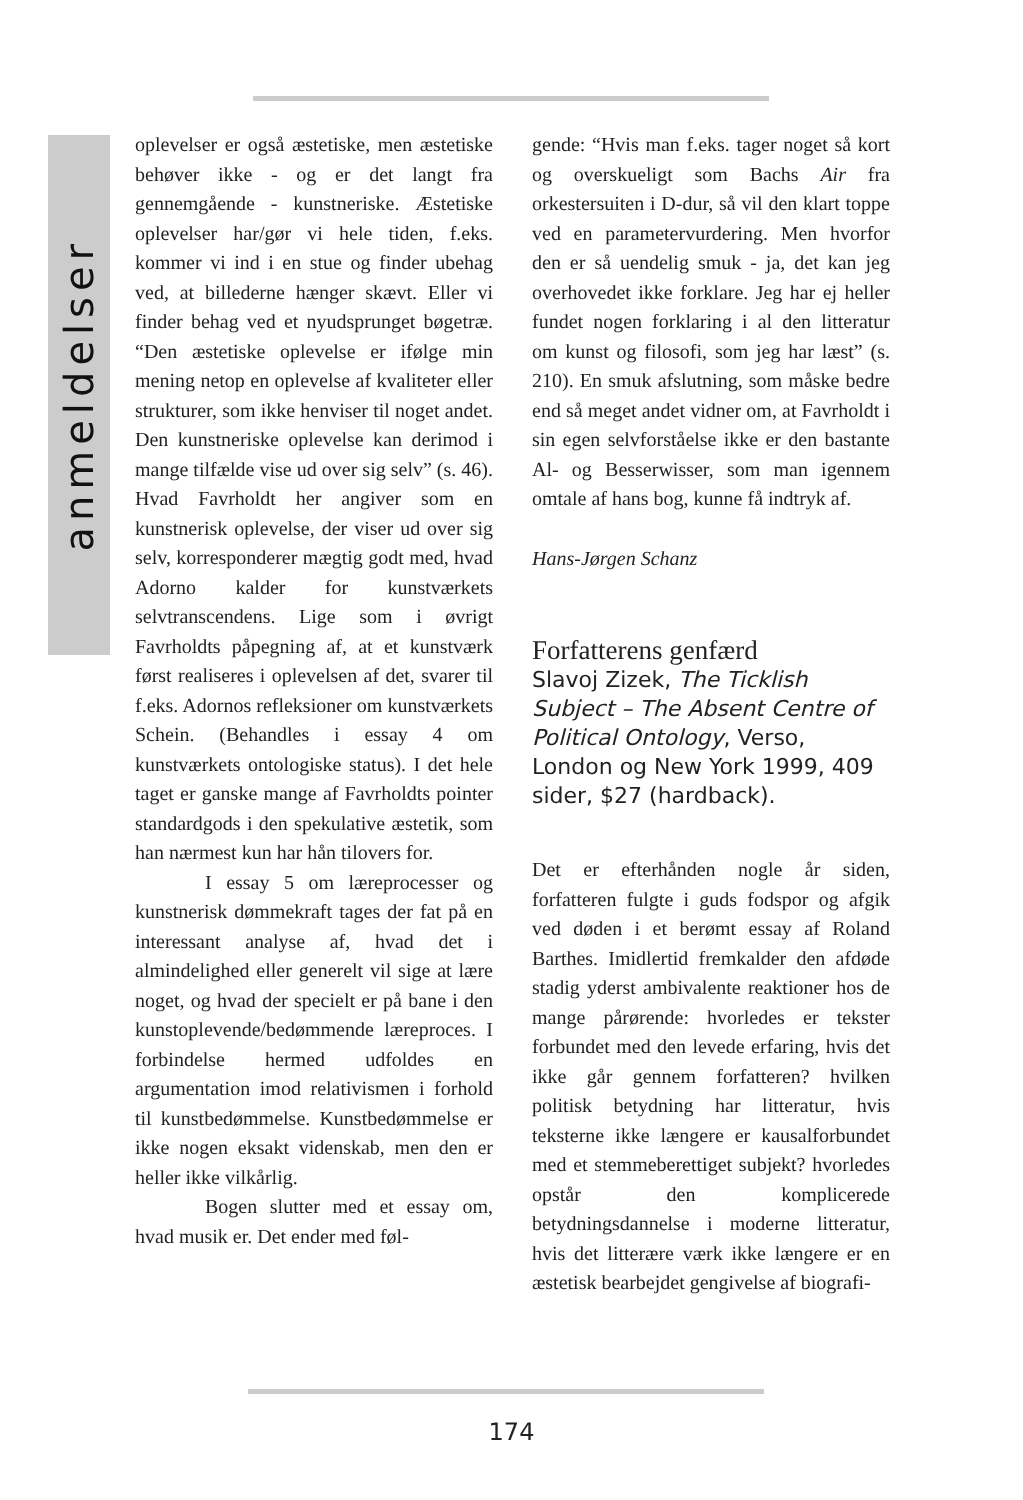anmeldelser
oplevelser er også æstetiske, men æstetiske behøver ikke - og er det langt fra gennemgående - kunstneriske. Æstetiske oplevelser har/gør vi hele tiden, f.eks. kommer vi ind i en stue og finder ubehag ved, at billederne hænger skævt. Eller vi finder behag ved et nyudsprunget bøgetræ. “Den æstetiske oplevelse er ifølge min mening netop en oplevelse af kvaliteter eller strukturer, som ikke henviser til noget andet. Den kunstneriske oplevelse kan derimod i mange tilfælde vise ud over sig selv” (s. 46). Hvad Favrholdt her angiver som en kunstnerisk oplevelse, der viser ud over sig selv, korresponderer mægtig godt med, hvad Adorno kalder for kunstværkets selvtranscendens. Lige som i øvrigt Favrholdts påpegning af, at et kunstværk først realiseres i oplevelsen af det, svarer til f.eks. Adornos refleksioner om kunstværkets Schein. (Behandles i essay 4 om kunstværkets ontologiske status). I det hele taget er ganske mange af Favrholdts pointer standardgods i den spekulative æstetik, som han nærmest kun har hån tilovers for.
I essay 5 om læreprocesser og kunstnerisk dømmekraft tages der fat på en interessant analyse af, hvad det i almindelighed eller generelt vil sige at lære noget, og hvad der specielt er på bane i den kunstoplevende/bedømmende læreproces. I forbindelse hermed udfoldes en argumentation imod relativismen i forhold til kunstbedømmelse. Kunstbedømmelse er ikke nogen eksakt videnskab, men den er heller ikke vilkårlig.
Bogen slutter med et essay om, hvad musik er. Det ender med føl-
gende: “Hvis man f.eks. tager noget så kort og overskueligt som Bachs Air fra orkestersuiten i D-dur, så vil den klart toppe ved en parametervurdering. Men hvorfor den er så uendelig smuk - ja, det kan jeg overhovedet ikke forklare. Jeg har ej heller fundet nogen forklaring i al den litteratur om kunst og filosofi, som jeg har læst” (s. 210). En smuk afslutning, som måske bedre end så meget andet vidner om, at Favrholdt i sin egen selvforståelse ikke er den bastante Al- og Besserwisser, som man igennem omtale af hans bog, kunne få indtryk af.
Hans-Jørgen Schanz
Forfatterens genfærd
Slavoj Zizek, The Ticklish Subject – The Absent Centre of Political Ontology, Verso, London og New York 1999, 409 sider, $27 (hardback).
Det er efterhånden nogle år siden, forfatteren fulgte i guds fodspor og afgik ved døden i et berømt essay af Roland Barthes. Imidlertid fremkalder den afdøde stadig yderst ambivalente reaktioner hos de mange pårørende: hvorledes er tekster forbundet med den levede erfaring, hvis det ikke går gennem forfatteren? hvilken politisk betydning har litteratur, hvis teksterne ikke længere er kausalforbundet med et stemmeberettiget subjekt? hvorledes opstår den komplicerede betydningsdannelse i moderne litteratur, hvis det litterære værk ikke længere er en æstetisk bearbejdet gengivelse af biografi-
174